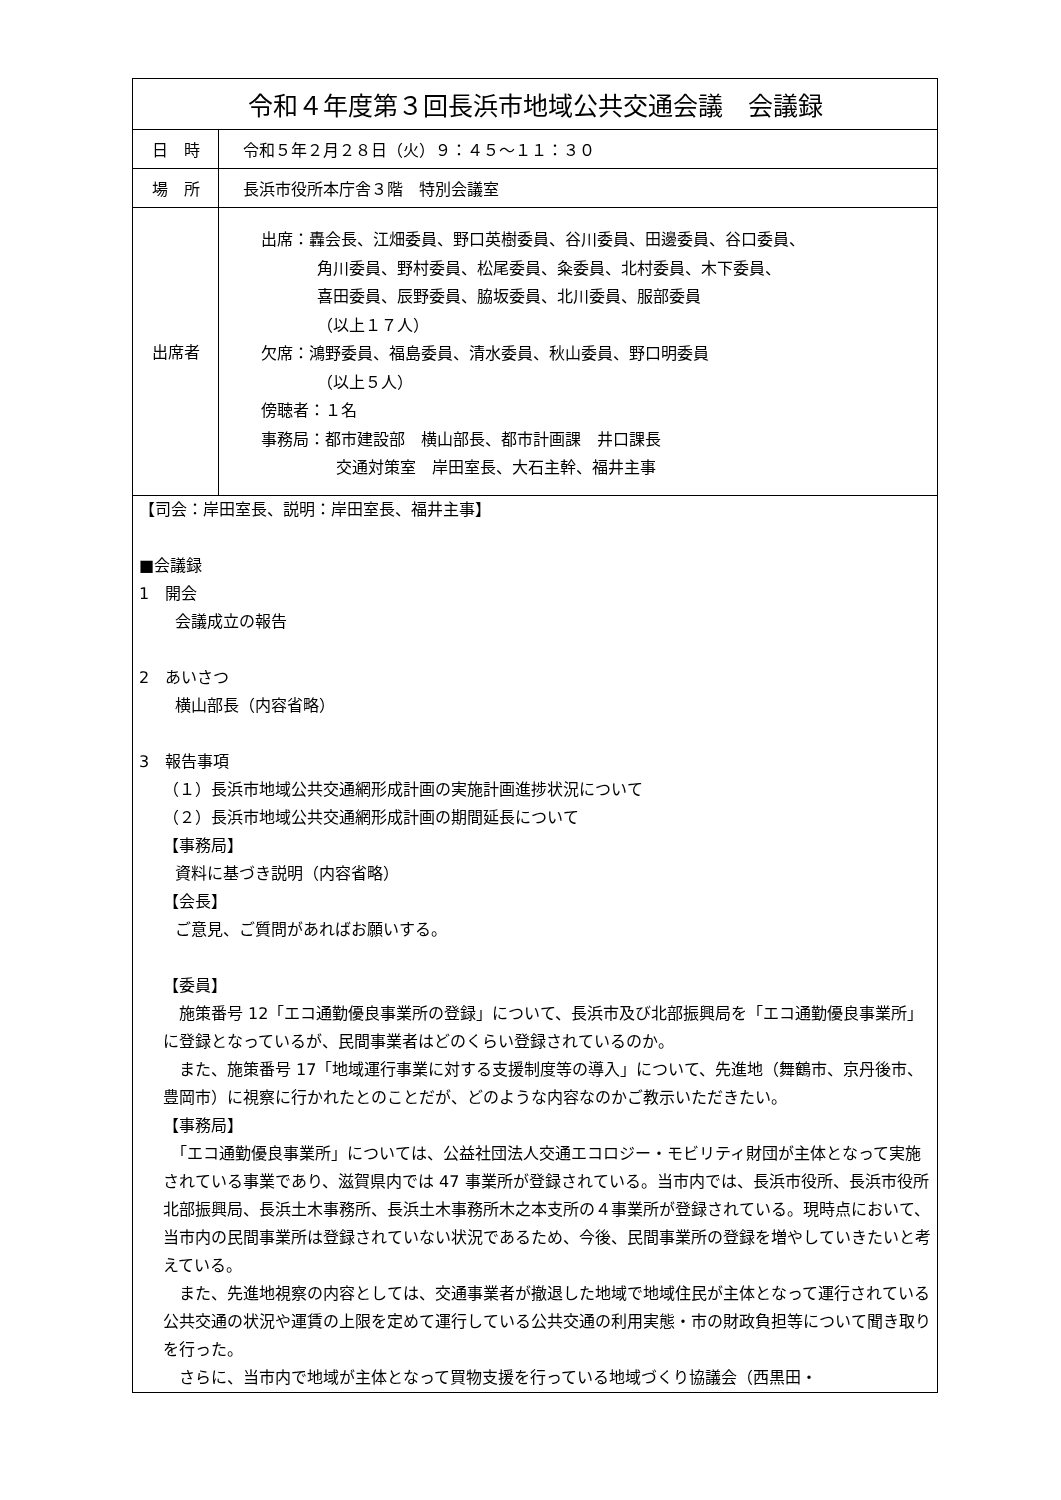| 令和４年度第３回長浜市地域公共交通会議 会議録 | |
| 日 時 | 令和５年２月２８日（火）９：４５～１１：３０ |
| 場 所 | 長浜市役所本庁舎３階 特別会議室 |
| 出席者 | 出席：轟会長、江畑委員、野口英樹委員、谷川委員、田邊委員、谷口委員、 角川委員、野村委員、松尾委員、粂委員、北村委員、木下委員、 喜田委員、辰野委員、脇坂委員、北川委員、服部委員 （以上１７人） 欠席：鴻野委員、福島委員、清水委員、秋山委員、野口明委員 （以上５人） 傍聴者：１名 事務局：都市建設部 横山部長、都市計画課 井口課長 交通対策室 岸田室長、大石主幹、福井主事 |
| 【司会：岸田室長、説明：岸田室長、福井主事】 ■会議録 1 開会 会議成立の報告 2 あいさつ 横山部長（内容省略） 3 報告事項 （１）長浜市地域公共交通網形成計画の実施計画進捗状況について （２）長浜市地域公共交通網形成計画の期間延長について 【事務局】 資料に基づき説明（内容省略） 【会長】 ご意見、ご質問があればお願いする。 【委員】 施策番号 12「エコ通勤優良事業所の登録」について、長浜市及び北部振興局を「エコ通勤優良事業所」に登録となっているが、民間事業者はどのくらい登録されているのか。 また、施策番号 17「地域運行事業に対する支援制度等の導入」について、先進地（舞鶴市、京丹後市、豊岡市）に視察に行かれたとのことだが、どのような内容なのかご教示いただきたい。 【事務局】 「エコ通勤優良事業所」については、公益社団法人交通エコロジー・モビリティ財団が主体となって実施されている事業であり、滋賀県内では 47 事業所が登録されている。当市内では、長浜市役所、長浜市役所北部振興局、長浜土木事務所、長浜土木事務所木之本支所の４事業所が登録されている。現時点において、当市内の民間事業所は登録されていない状況であるため、今後、民間事業所の登録を増やしていきたいと考えている。 また、先進地視察の内容としては、交通事業者が撤退した地域で地域住民が主体となって運行されている公共交通の状況や運賃の上限を定めて運行している公共交通の利用実態・市の財政負担等について聞き取りを行った。 さらに、当市内で地域が主体となって買物支援を行っている地域づくり協議会（西黒田・ | |